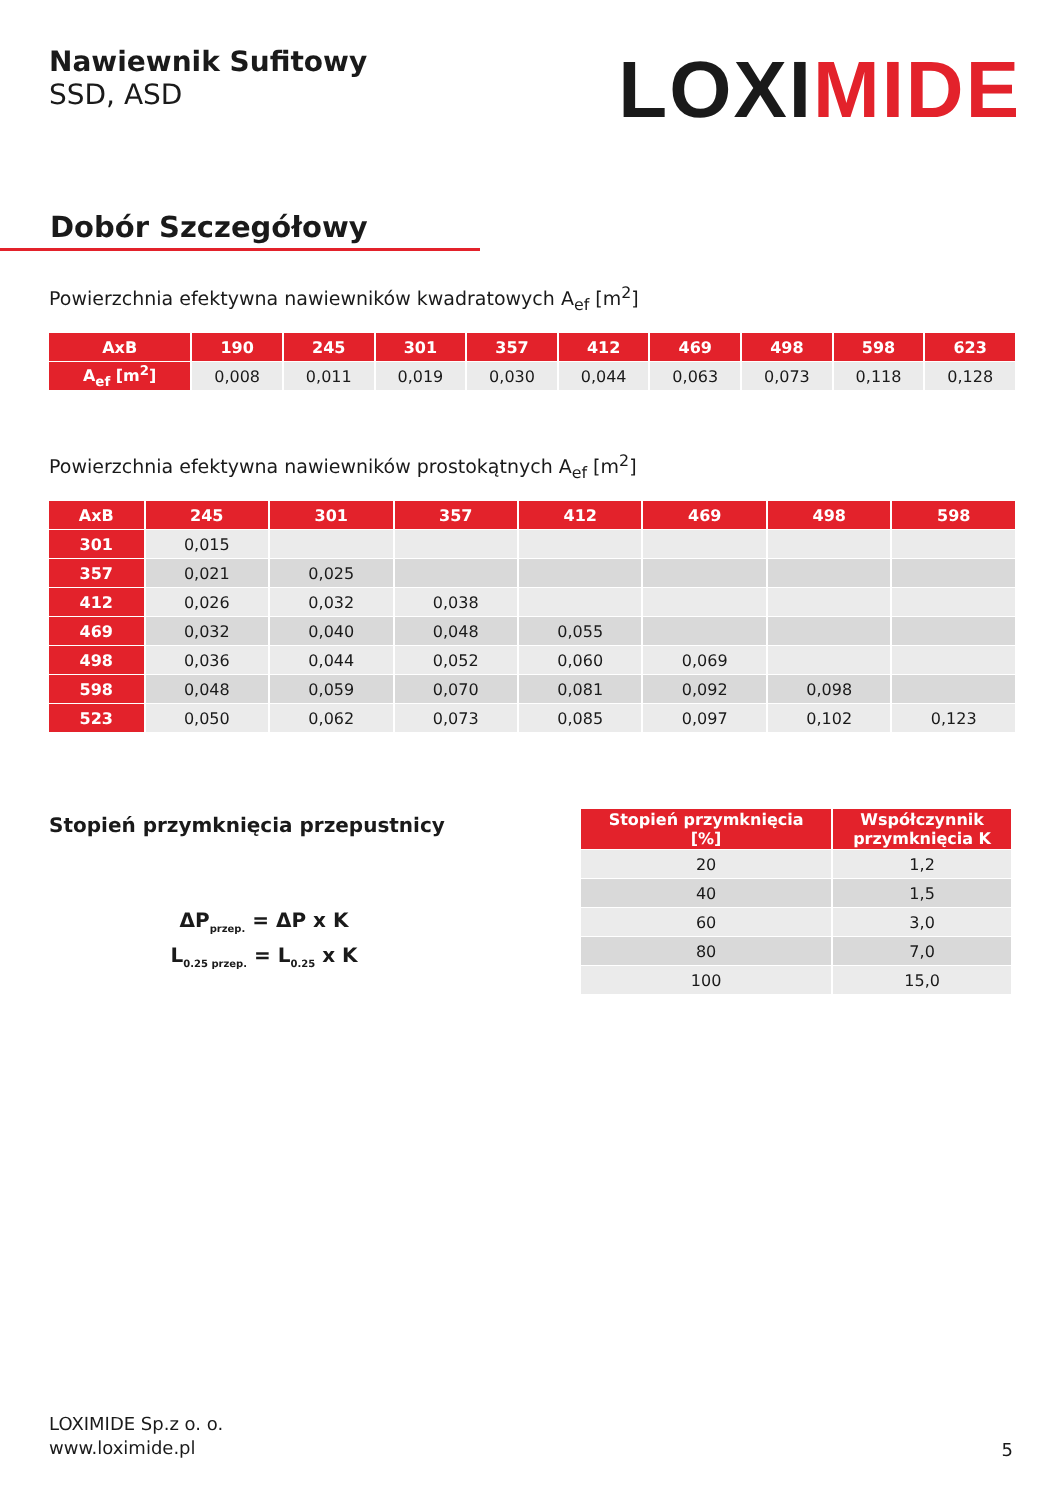Nawiewnik Sufitowy
SSD, ASD
LOXIMIDE
Dobór Szczegółowy
Powierzchnia efektywna nawiewników kwadratowych A<sub>ef</sub> [m<sup>2</sup>]
| AxB | 190 | 245 | 301 | 357 | 412 | 469 | 498 | 598 | 623 |
| --- | --- | --- | --- | --- | --- | --- | --- | --- | --- |
| A<sub>ef</sub> [m<sup>2</sup>] | 0,008 | 0,011 | 0,019 | 0,030 | 0,044 | 0,063 | 0,073 | 0,118 | 0,128 |
Powierzchnia efektywna nawiewników prostokątnych A<sub>ef</sub> [m<sup>2</sup>]
| AxB | 245 | 301 | 357 | 412 | 469 | 498 | 598 |
| --- | --- | --- | --- | --- | --- | --- | --- |
| 301 | 0,015 | | | | | | |
| 357 | 0,021 | 0,025 | | | | | |
| 412 | 0,026 | 0,032 | 0,038 | | | | |
| 469 | 0,032 | 0,040 | 0,048 | 0,055 | | | |
| 498 | 0,036 | 0,044 | 0,052 | 0,060 | 0,069 | | |
| 598 | 0,048 | 0,059 | 0,070 | 0,081 | 0,092 | 0,098 | |
| 523 | 0,050 | 0,062 | 0,073 | 0,085 | 0,097 | 0,102 | 0,123 |
Stopień przymknięcia przepustnicy
ΔP<sub>przep.</sub> = ΔP x K
L<sub>0.25 przep.</sub> = L<sub>0.25</sub> x K
| Stopień przymknięcia [%] | Współczynnik przymknięcia K |
| --- | --- |
| 20 | 1,2 |
| 40 | 1,5 |
| 60 | 3,0 |
| 80 | 7,0 |
| 100 | 15,0 |
LOXIMIDE Sp.z o. o.
www.loximide.pl
5